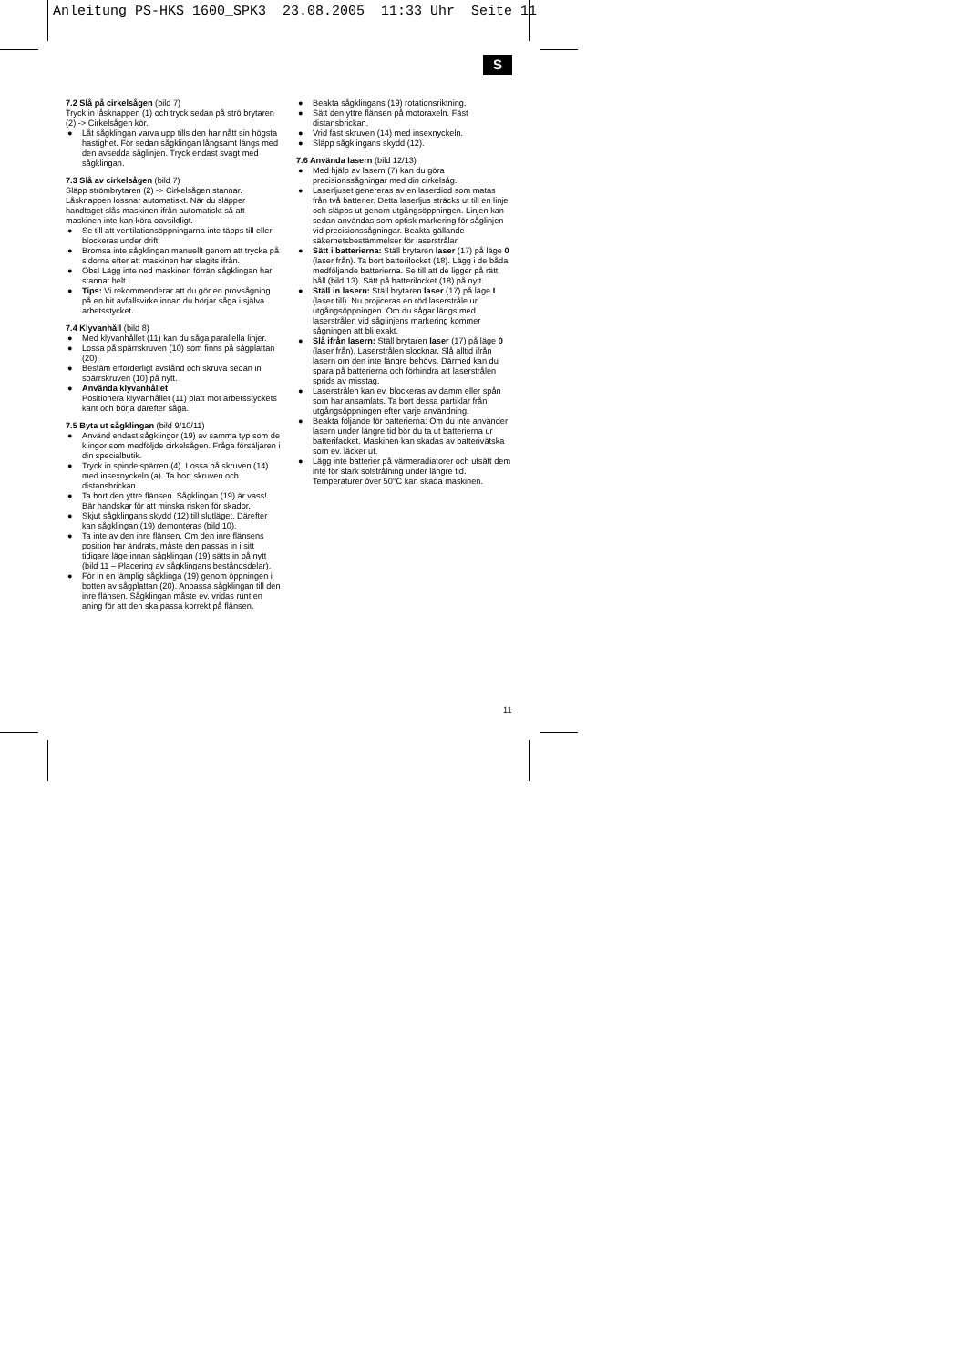Anleitung PS-HKS 1600_SPK3 23.08.2005 11:33 Uhr Seite 11
S
7.2 Slå på cirkelsågen (bild 7)
Tryck in låsknappen (1) och tryck sedan på strö brytaren (2) -> Cirkelsågen kör.
● Låt sågklingan varva upp tills den har nått sin högsta hastighet. För sedan sågklingan långsamt längs med den avsedda såglinjen. Tryck endast svagt med sågklingan.
7.3 Slå av cirkelsågen (bild 7)
Släpp strömbrytaren (2) -> Cirkelsågen stannar. Låsknappen lossnar automatiskt. När du släpper handtaget slås maskinen ifrån automatiskt så att maskinen inte kan köra oavsiktligt.
● Se till att ventilationsöppningarna inte täpps till eller blockeras under drift.
● Bromsa inte sågklingan manuellt genom att trycka på sidorna efter att maskinen har slagits ifrån.
● Obs! Lägg inte ned maskinen förrän sågklingan har stannat helt.
● Tips: Vi rekommenderar att du gör en provsågning på en bit avfallsvirke innan du börjar såga i själva arbetsstycket.
7.4 Klyvanhåll (bild 8)
● Med klyvanhållet (11) kan du såga parallella linjer.
● Lossa på spärrskruven (10) som finns på sågplattan (20).
● Bestäm erforderligt avstånd och skruva sedan in spärrskruven (10) på nytt.
● Använda klyvanhållet
Positionera klyvanhållet (11) platt mot arbetsstyckets kant och börja därefter såga.
7.5 Byta ut sågklingan (bild 9/10/11)
● Använd endast sågklingor (19) av samma typ som de klingor som medföljde cirkelsågen. Fråga försäljaren i din specialbutik.
● Tryck in spindelspärren (4). Lossa på skruven (14) med insexnyckeln (a). Ta bort skruven och distansbrickan.
● Ta bort den yttre flänsen. Sågklingan (19) är vass! Bär handskar för att minska risken för skador.
● Skjut sågklingans skydd (12) till slutläget. Därefter kan sågklingan (19) demonteras (bild 10).
● Ta inte av den inre flänsen. Om den inre flänsens position har ändrats, måste den passas in i sitt tidigare läge innan sågklingan (19) sätts in på nytt (bild 11 – Placering av sågklingans beståndsdelar).
● För in en lämplig sågklinga (19) genom öppningen i botten av sågplattan (20). Anpassa sågklingan till den inre flänsen. Sågklingan måste ev. vridas runt en aning för att den ska passa korrekt på flänsen.
● Beakta sågklingans (19) rotationsriktning.
● Sätt den yttre flänsen på motoraxeln. Fäst distansbrickan.
● Vrid fast skruven (14) med insexnyckeln.
● Släpp sågklingans skydd (12).
7.6 Använda lasern (bild 12/13)
● Med hjälp av lasern (7) kan du göra precisionssågningar med din cirkelsåg.
● Laserljuset genereras av en laserdiod som matas från två batterier. Detta laserljus sträcks ut till en linje och släpps ut genom utgångsöppningen. Linjen kan sedan användas som optisk markering för såglinjen vid precisionssågningar. Beakta gällande säkerhetsbestämmelser för laserstrålar.
● Sätt i batterierna: Ställ brytaren laser (17) på läge 0 (laser från). Ta bort batterilocket (18). Lägg i de båda medföljande batterierna. Se till att de ligger på rätt håll (bild 13). Sätt på batterilocket (18) på nytt.
● Ställ in lasern: Ställ brytaren laser (17) på läge I (laser till). Nu projiceras en röd laserstråle ur utgångsöppningen. Om du sågar längs med laserstrålen vid såglinjens markering kommer sågningen att bli exakt.
● Slå ifrån lasern: Ställ brytaren laser (17) på läge 0 (laser från). Laserstrålen slocknar. Slå alltid ifrån lasern om den inte längre behövs. Därmed kan du spara på batterierna och förhindra att laserstrålen sprids av misstag.
● Laserstrålen kan ev. blockeras av damm eller spån som har ansamlats. Ta bort dessa partiklar från utgångsöppningen efter varje användning.
● Beakta följande för batterierna: Om du inte använder lasern under längre tid bör du ta ut batterierna ur batterifacket. Maskinen kan skadas av batterivätska som ev. läcker ut.
● Lägg inte batterier på värmeradiatorer och utsätt dem inte för stark solstrålning under längre tid. Temperaturer över 50°C kan skada maskinen.
11